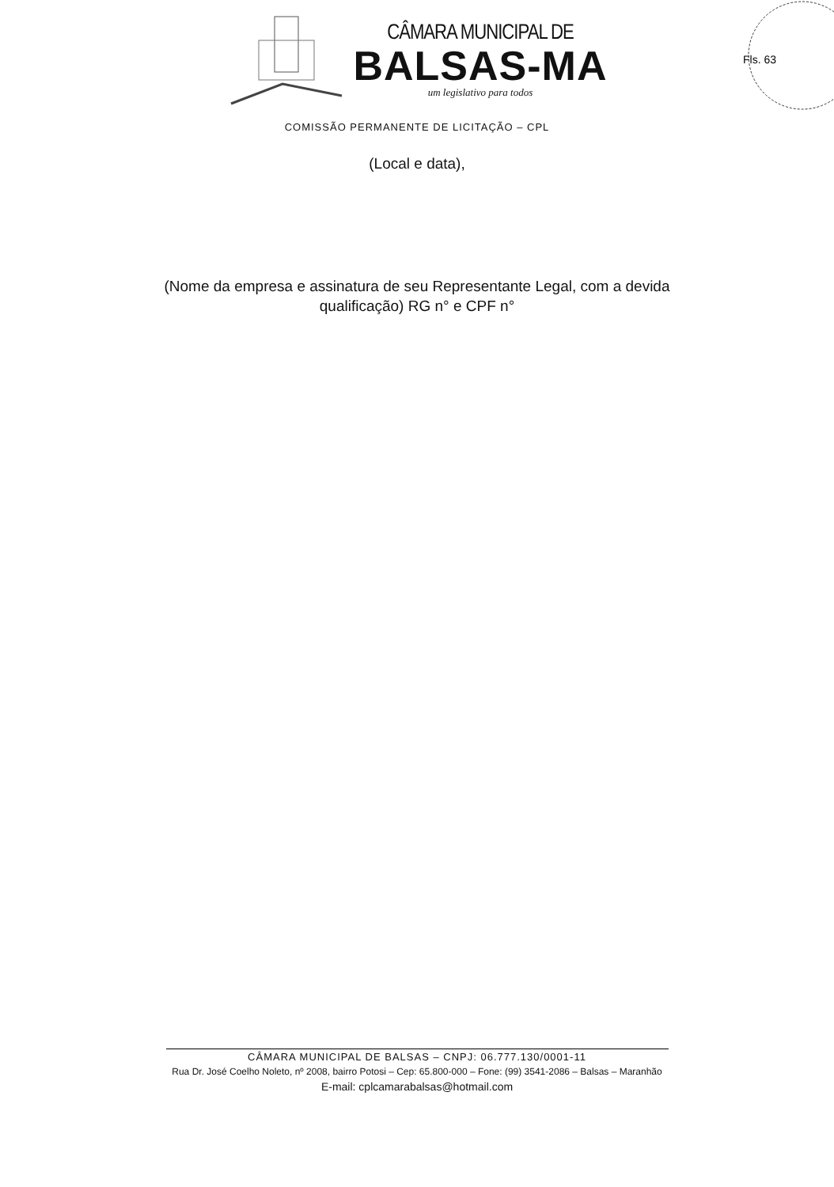Fls. 63
CÂMARA MUNICIPAL DE
BALSAS-MA
um legislativo para todos
COMISSÃO PERMANENTE DE LICITAÇÃO – CPL
(Local e data),
(Nome da empresa e assinatura de seu Representante Legal, com a devida qualificação) RG n° e CPF n°
CÂMARA MUNICIPAL DE BALSAS – CNPJ: 06.777.130/0001-11
Rua Dr. José Coelho Noleto, nº 2008, bairro Potosi – Cep: 65.800-000 – Fone: (99) 3541-2086 – Balsas – Maranhão
E-mail: cplcamarabalsas@hotmail.com